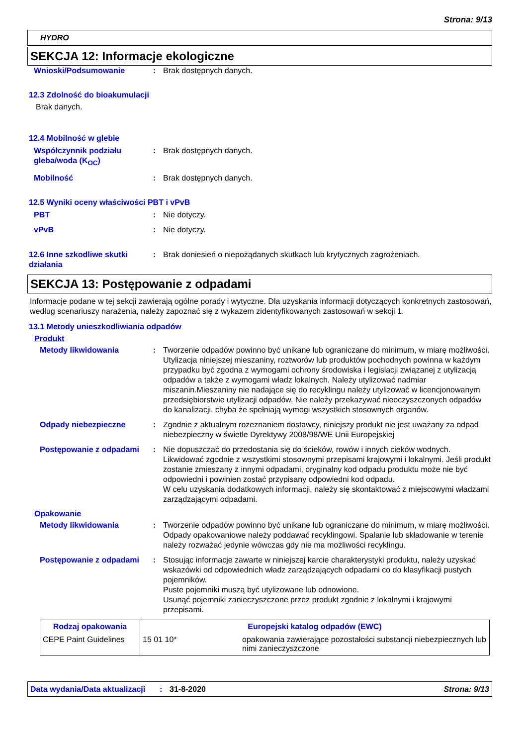Strona: 9/13
HYDRO
SEKCJA 12: Informacje ekologiczne
Wnioski/Podsumowanie : Brak dostępnych danych.
12.3 Zdolność do bioakumulacji
Brak danych.
12.4 Mobilność w glebie
Współczynnik podziału gleba/woda (K<sub>OC</sub>)
: Brak dostępnych danych.
Mobilność : Brak dostępnych danych.
12.5 Wyniki oceny właściwości PBT i vPvB
PBT : Nie dotyczy.
vPvB : Nie dotyczy.
12.6 Inne szkodliwe skutki działania
: Brak doniesień o niepożądanych skutkach lub krytycznych zagrożeniach.
SEKCJA 13: Postępowanie z odpadami
Informacje podane w tej sekcji zawierają ogólne porady i wytyczne. Dla uzyskania informacji dotyczących konkretnych zastosowań, według scenariuszy narażenia, należy zapoznać się z wykazem zidentyfikowanych zastosowań w sekcji 1.
13.1 Metody unieszkodliwiania odpadów
Produkt
Metody likwidowania : Tworzenie odpadów powinno być unikane lub ograniczane do minimum, w miarę możliwości. Utylizacja niniejszej mieszaniny, roztworów lub produktów pochodnych powinna w każdym przypadku być zgodna z wymogami ochrony środowiska i legislacji związanej z utylizacją odpadów a także z wymogami władz lokalnych. Należy utylizować nadmiar miszanin.Mieszaniny nie nadające się do recyklingu należy utylizować w licencjonowanym przedsiębiorstwie utylizacji odpadów. Nie należy przekazywać nieoczyszczonych odpadów do kanalizacji, chyba że spełniają wymogi wszystkich stosownych organów.
Odpady niebezpieczne : Zgodnie z aktualnym rozeznaniem dostawcy, niniejszy produkt nie jest uważany za odpad niebezpieczny w świetle Dyrektywy 2008/98/WE Unii Europejskiej
Postępowanie z odpadami : Nie dopuszczać do przedostania się do ścieków, rowów i innych cieków wodnych. Likwidować zgodnie z wszystkimi stosownymi przepisami krajowymi i lokalnymi. Jeśli produkt zostanie zmieszany z innymi odpadami, oryginalny kod odpadu produktu może nie być odpowiedni i powinien zostać przypisany odpowiedni kod odpadu.
W celu uzyskania dodatkowych informacji, należy się skontaktować z miejscowymi władzami zarządzającymi odpadami.
Opakowanie
Metody likwidowania : Tworzenie odpadów powinno być unikane lub ograniczane do minimum, w miarę możliwości. Odpady opakowaniowe należy poddawać recyklingowi. Spalanie lub składowanie w terenie należy rozważać jedynie wówczas gdy nie ma możliwości recyklingu.
Postępowanie z odpadami : Stosując informacje zawarte w niniejszej karcie charakterystyki produktu, należy uzyskać wskazówki od odpowiednich władz zarządzających odpadami co do klasyfikacji pustych pojemników.
Puste pojemniki muszą być utylizowane lub odnowione.
Usunąć pojemniki zanieczyszczone przez produkt zgodnie z lokalnymi i krajowymi przepisami.
| Rodzaj opakowania | Europejski katalog odpadów (EWC) | |
| --- | --- | --- |
| CEPE Paint Guidelines | 15 01 10* | opakowania zawierające pozostałości substancji niebezpiecznych lub nimi zanieczyszczone |
Data wydania/Data aktualizacji
: 31-8-2020 Strona: 9/13